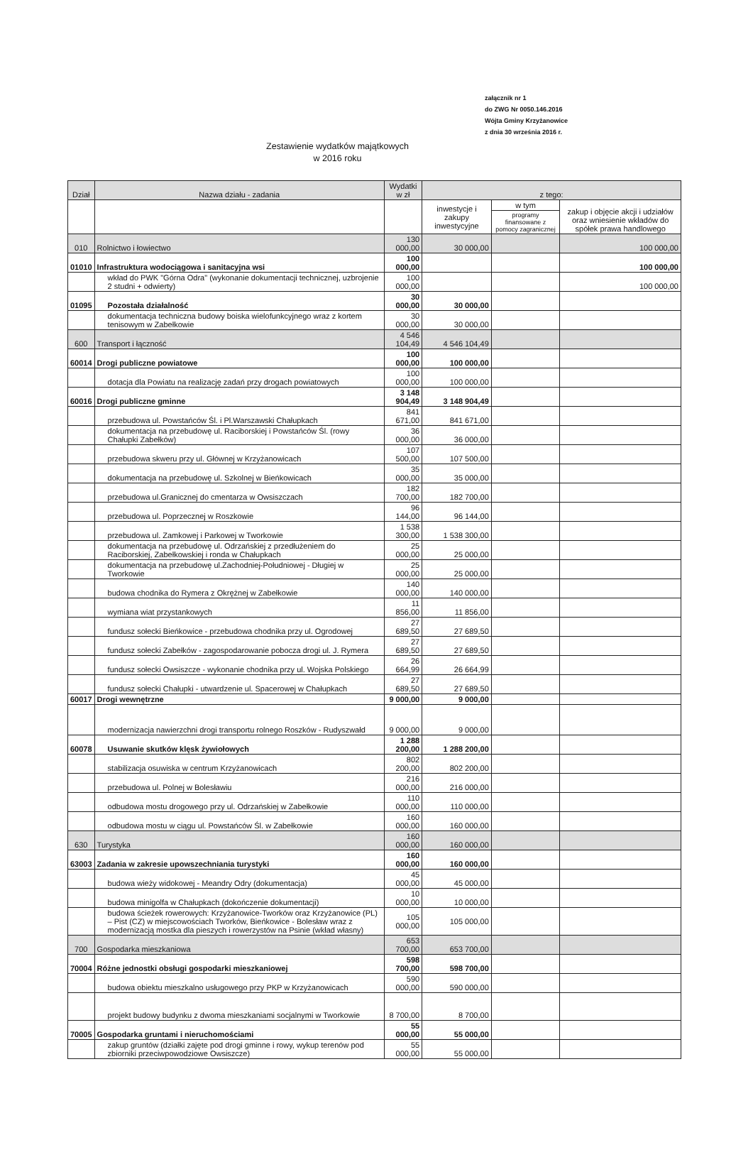załącznik nr 1
do ZWG Nr 0050.146.2016
Wójta Gminy Krzyżanowice
z dnia 30 września 2016 r.
Zestawienie wydatków majątkowych
w 2016 roku
| Dział | Nazwa działu - zadania | Wydatki w zł | z tego: | | |
| --- | --- | --- | --- | --- | --- |
| | | | inwestycje i zakupy inwestycyjne | w tym | zakup i objęcie akcji i udziałów oraz wniesienie wkładów do spółek prawa handlowego |
| | | | | programy finansowane z pomocy zagranicznej | |
| 010 | Rolnictwo i łowiectwo | 130 000,00 | 30 000,00 | | 100 000,00 |
| 01010 | Infrastruktura wodociągowa i sanitacyjna wsi | 100 000,00 | | | 100 000,00 |
| | wkład do PWK "Górna Odra" (wykonanie dokumentacji technicznej, uzbrojenie 2 studni + odwierty) | 100 000,00 | | | 100 000,00 |
| 01095 | Pozostała działalność | 30 000,00 | 30 000,00 | | |
| | dokumentacja techniczna budowy boiska wielofunkcyjnego wraz z kortem tenisowym w Zabełkowie | 30 000,00 | 30 000,00 | | |
| 600 | Transport i łączność | 4 546 104,49 | 4 546 104,49 | | |
| 60014 | Drogi publiczne powiatowe | 100 000,00 | 100 000,00 | | |
| | dotacja dla Powiatu na realizację zadań przy drogach powiatowych | 100 000,00 | 100 000,00 | | |
| 60016 | Drogi publiczne gminne | 3 148 904,49 | 3 148 904,49 | | |
| | przebudowa ul. Powstańców Śl. i Pl.Warszawski Chałupkach | 841 671,00 | 841 671,00 | | |
| | dokumentacja na przebudowę ul. Raciborskiej i Powstańców Śl. (rowy Chałupki Zabełków) | 36 000,00 | 36 000,00 | | |
| | przebudowa skweru przy ul. Głównej w Krzyżanowicach | 107 500,00 | 107 500,00 | | |
| | dokumentacja na przebudowę ul. Szkolnej w Bieńkowicach | 35 000,00 | 35 000,00 | | |
| | przebudowa ul.Granicznej do cmentarza w Owsiszczach | 182 700,00 | 182 700,00 | | |
| | przebudowa ul. Poprzecznej w Roszkowie | 96 144,00 | 96 144,00 | | |
| | przebudowa ul. Zamkowej i Parkowej w Tworkowie | 1 538 300,00 | 1 538 300,00 | | |
| | dokumentacja na przebudowę ul. Odrzańskiej z przedłużeniem do Raciborskiej, Zabełkowskiej i ronda w Chałupkach | 25 000,00 | 25 000,00 | | |
| | dokumentacja na przebudowę ul.Zachodniej-Południowej - Długiej w Tworkowie | 25 000,00 | 25 000,00 | | |
| | budowa chodnika do Rymera z Okrężnej w Zabełkowie | 140 000,00 | 140 000,00 | | |
| | wymiana wiat przystankowych | 11 856,00 | 11 856,00 | | |
| | fundusz sołecki Bieńkowice - przebudowa chodnika przy ul. Ogrodowej | 27 689,50 | 27 689,50 | | |
| | fundusz sołecki Zabełków - zagospodarowanie pobocza drogi ul. J. Rymera | 27 689,50 | 27 689,50 | | |
| | fundusz sołecki Owsiszcze - wykonanie chodnika przy ul. Wojska Polskiego | 26 664,99 | 26 664,99 | | |
| | fundusz sołecki Chałupki - utwardzenie ul. Spacerowej w Chałupkach | 27 689,50 | 27 689,50 | | |
| 60017 | Drogi wewnętrzne | 9 000,00 | 9 000,00 | | |
| | modernizacja nawierzchni drogi transportu rolnego Roszków - Rudyszwałd | 9 000,00 | 9 000,00 | | |
| 60078 | Usuwanie skutków klęsk żywiołowych | 1 288 200,00 | 1 288 200,00 | | |
| | stabilizacja osuwiska w centrum Krzyżanowicach | 802 200,00 | 802 200,00 | | |
| | przebudowa ul. Polnej w Bolesławiu | 216 000,00 | 216 000,00 | | |
| | odbudowa mostu drogowego przy ul. Odrzańskiej w Zabełkowie | 110 000,00 | 110 000,00 | | |
| | odbudowa mostu w ciągu ul. Powstańców Śl. w Zabełkowie | 160 000,00 | 160 000,00 | | |
| 630 | Turystyka | 160 000,00 | 160 000,00 | | |
| 63003 | Zadania w zakresie upowszechniania turystyki | 160 000,00 | 160 000,00 | | |
| | budowa wieży widokowej - Meandry Odry (dokumentacja) | 45 000,00 | 45 000,00 | | |
| | budowa minigolfa w Chałupkach (dokończenie dokumentacji) | 10 000,00 | 10 000,00 | | |
| | budowa ścieżek rowerowych: Krzyżanowice-Tworków oraz Krzyżanowice (PL) – Pist (CZ) w miejscowościach Tworków, Bieńkowice - Bolesław wraz z modernizacją mostka dla pieszych i rowerzystów na Psinie (wkład własny) | 105 000,00 | 105 000,00 | | |
| 700 | Gospodarka mieszkaniowa | 653 700,00 | 653 700,00 | | |
| 70004 | Różne jednostki obsługi gospodarki mieszkaniowej | 598 700,00 | 598 700,00 | | |
| | budowa obiektu mieszkalno usługowego przy PKP w Krzyżanowicach | 590 000,00 | 590 000,00 | | |
| | projekt budowy budynku z dwoma mieszkaniami socjalnymi w Tworkowie | 8 700,00 | 8 700,00 | | |
| 70005 | Gospodarka gruntami i nieruchomościami | 55 000,00 | 55 000,00 | | |
| | zakup gruntów (działki zajęte pod drogi gminne i rowy, wykup terenów pod zbiorniki przeciwpowodziowe Owsiszcze) | 55 000,00 | 55 000,00 | | |